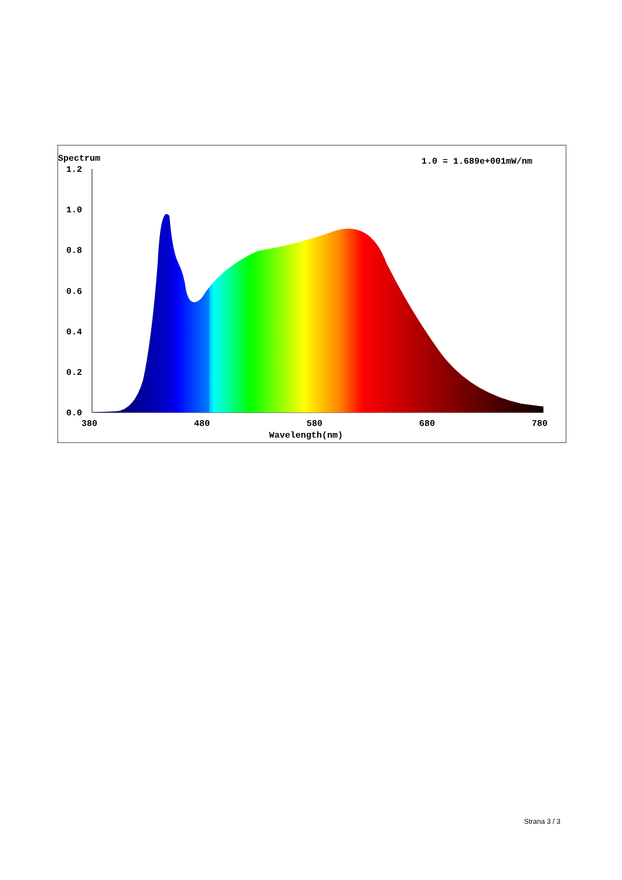Spectrum
1.0 = 1.689e+001mW/nm
1.2
1.0
0.8
0.6
0.4
0.2
0.0
380
480
580
680
780
Wavelength(nm)
Strana 3 / 3